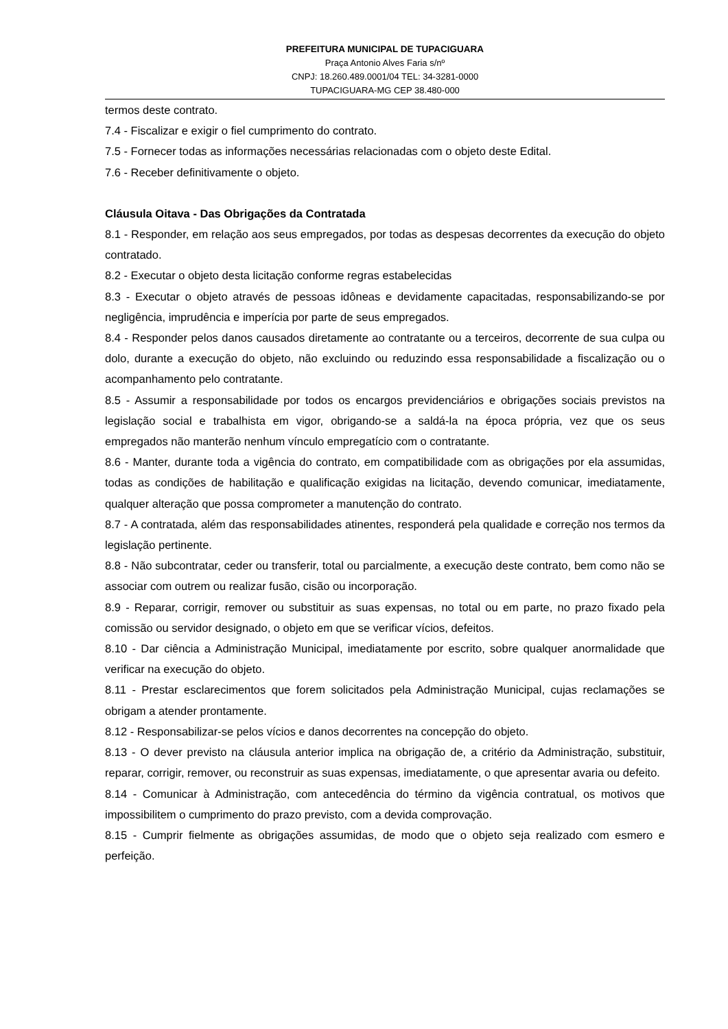PREFEITURA MUNICIPAL DE TUPACIGUARA
Praça Antonio Alves Faria s/nº
CNPJ: 18.260.489.0001/04 TEL: 34-3281-0000
TUPACIGUARA-MG CEP 38.480-000
termos deste contrato.
7.4 - Fiscalizar e exigir o fiel cumprimento do contrato.
7.5 - Fornecer todas as informações necessárias relacionadas com o objeto deste Edital.
7.6 - Receber definitivamente o objeto.
Cláusula Oitava - Das Obrigações da Contratada
8.1 - Responder, em relação aos seus empregados, por todas as despesas decorrentes da execução do objeto contratado.
8.2 - Executar o objeto desta licitação conforme regras estabelecidas
8.3 - Executar o objeto através de pessoas idôneas e devidamente capacitadas, responsabilizando-se por negligência, imprudência e imperícia por parte de seus empregados.
8.4 - Responder pelos danos causados diretamente ao contratante ou a terceiros, decorrente de sua culpa ou dolo, durante a execução do objeto, não excluindo ou reduzindo essa responsabilidade a fiscalização ou o acompanhamento pelo contratante.
8.5 - Assumir a responsabilidade por todos os encargos previdenciários e obrigações sociais previstos na legislação social e trabalhista em vigor, obrigando-se a saldá-la na época própria, vez que os seus empregados não manterão nenhum vínculo empregatício com o contratante.
8.6 - Manter, durante toda a vigência do contrato, em compatibilidade com as obrigações por ela assumidas, todas as condições de habilitação e qualificação exigidas na licitação, devendo comunicar, imediatamente, qualquer alteração que possa comprometer a manutenção do contrato.
8.7 - A contratada, além das responsabilidades atinentes, responderá pela qualidade e correção nos termos da legislação pertinente.
8.8 - Não subcontratar, ceder ou transferir, total ou parcialmente, a execução deste contrato, bem como não se associar com outrem ou realizar fusão, cisão ou incorporação.
8.9 - Reparar, corrigir, remover ou substituir as suas expensas, no total ou em parte, no prazo fixado pela comissão ou servidor designado, o objeto em que se verificar vícios, defeitos.
8.10 - Dar ciência a Administração Municipal, imediatamente por escrito, sobre qualquer anormalidade que verificar na execução do objeto.
8.11 - Prestar esclarecimentos que forem solicitados pela Administração Municipal, cujas reclamações se obrigam a atender prontamente.
8.12 - Responsabilizar-se pelos vícios e danos decorrentes na concepção do objeto.
8.13 - O dever previsto na cláusula anterior implica na obrigação de, a critério da Administração, substituir, reparar, corrigir, remover, ou reconstruir as suas expensas, imediatamente, o que apresentar avaria ou defeito.
8.14 - Comunicar à Administração, com antecedência do término da vigência contratual, os motivos que impossibilitem o cumprimento do prazo previsto, com a devida comprovação.
8.15 - Cumprir fielmente as obrigações assumidas, de modo que o objeto seja realizado com esmero e perfeição.